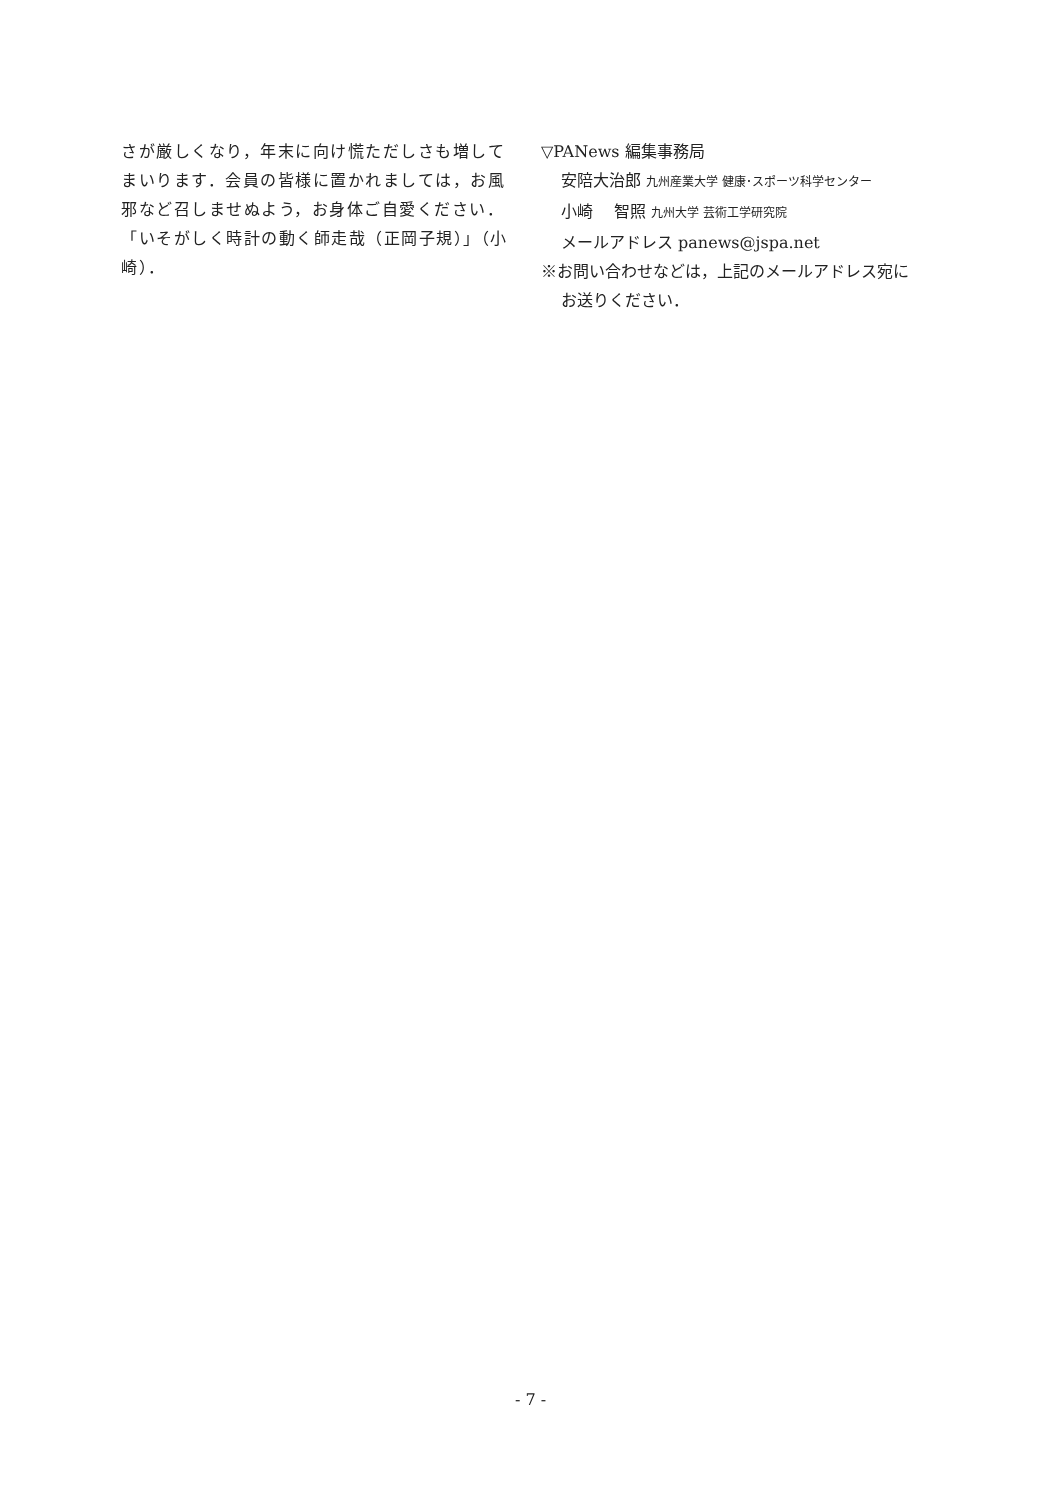さが厳しくなり，年末に向け慌ただしさも増してまいります．会員の皆様に置かれましては，お風邪など召しませぬよう，お身体ご自愛ください．「いそがしく時計の動く師走哉（正岡子規）」（小崎）．
▽PANews 編集事務局
安陪大治郎 九州産業大学 健康･スポーツ科学センター
小崎　 智照 九州大学 芸術工学研究院
メールアドレス panews@jspa.net
※お問い合わせなどは，上記のメールアドレス宛に
お送りください．
- 7 -